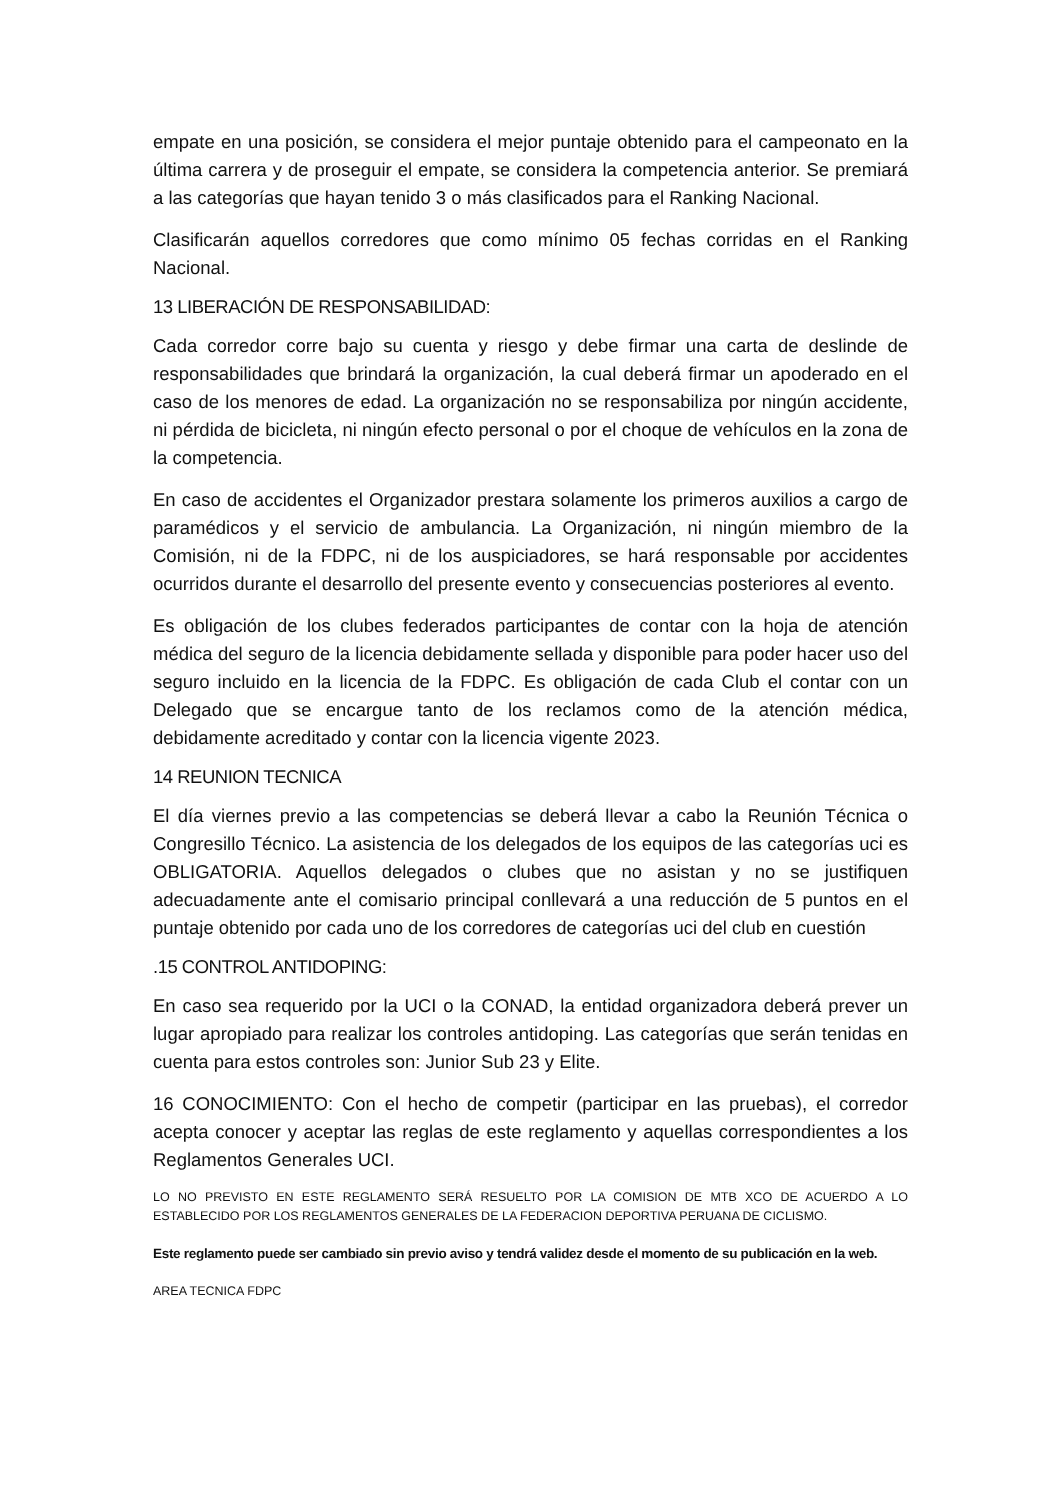empate en una posición, se considera el mejor puntaje obtenido para el campeonato en la última carrera y de proseguir el empate, se considera la competencia anterior. Se premiará a las categorías que hayan tenido 3 o más clasificados para el Ranking Nacional.
Clasificarán aquellos corredores que como mínimo 05 fechas corridas en el Ranking Nacional.
13 LIBERACIÓN DE RESPONSABILIDAD:
Cada corredor corre bajo su cuenta y riesgo y debe firmar una carta de deslinde de responsabilidades que brindará la organización, la cual deberá firmar un apoderado en el caso de los menores de edad. La organización no se responsabiliza por ningún accidente, ni pérdida de bicicleta, ni ningún efecto personal o por el choque de vehículos en la zona de la competencia.
En caso de accidentes el Organizador prestara solamente los primeros auxilios a cargo de paramédicos y el servicio de ambulancia. La Organización, ni ningún miembro de la Comisión, ni de la FDPC, ni de los auspiciadores, se hará responsable por accidentes ocurridos durante el desarrollo del presente evento y consecuencias posteriores al evento.
Es obligación de los clubes federados participantes de contar con la hoja de atención médica del seguro de la licencia debidamente sellada y disponible para poder hacer uso del seguro incluido en la licencia de la FDPC. Es obligación de cada Club el contar con un Delegado que se encargue tanto de los reclamos como de la atención médica, debidamente acreditado y contar con la licencia vigente 2023.
14 REUNION TECNICA
El día viernes previo a las competencias se deberá llevar a cabo la Reunión Técnica o Congresillo Técnico. La asistencia de los delegados de los equipos de las categorías uci es OBLIGATORIA. Aquellos delegados o clubes que no asistan y no se justifiquen adecuadamente ante el comisario principal conllevará a una reducción de 5 puntos en el puntaje obtenido por cada uno de los corredores de categorías uci del club en cuestión
.15 CONTROL ANTIDOPING:
En caso sea requerido por la UCI o la CONAD, la entidad organizadora deberá prever un lugar apropiado para realizar los controles antidoping. Las categorías que serán tenidas en cuenta para estos controles son: Junior Sub 23 y Elite.
16 CONOCIMIENTO: Con el hecho de competir (participar en las pruebas), el corredor acepta conocer y aceptar las reglas de este reglamento y aquellas correspondientes a los Reglamentos Generales UCI.
LO NO PREVISTO EN ESTE REGLAMENTO SERÁ RESUELTO POR LA COMISION DE MTB XCO DE ACUERDO A LO ESTABLECIDO POR LOS REGLAMENTOS GENERALES DE LA FEDERACION DEPORTIVA PERUANA DE CICLISMO.
Este reglamento puede ser cambiado sin previo aviso y tendrá validez desde el momento de su publicación en la web.
AREA TECNICA FDPC